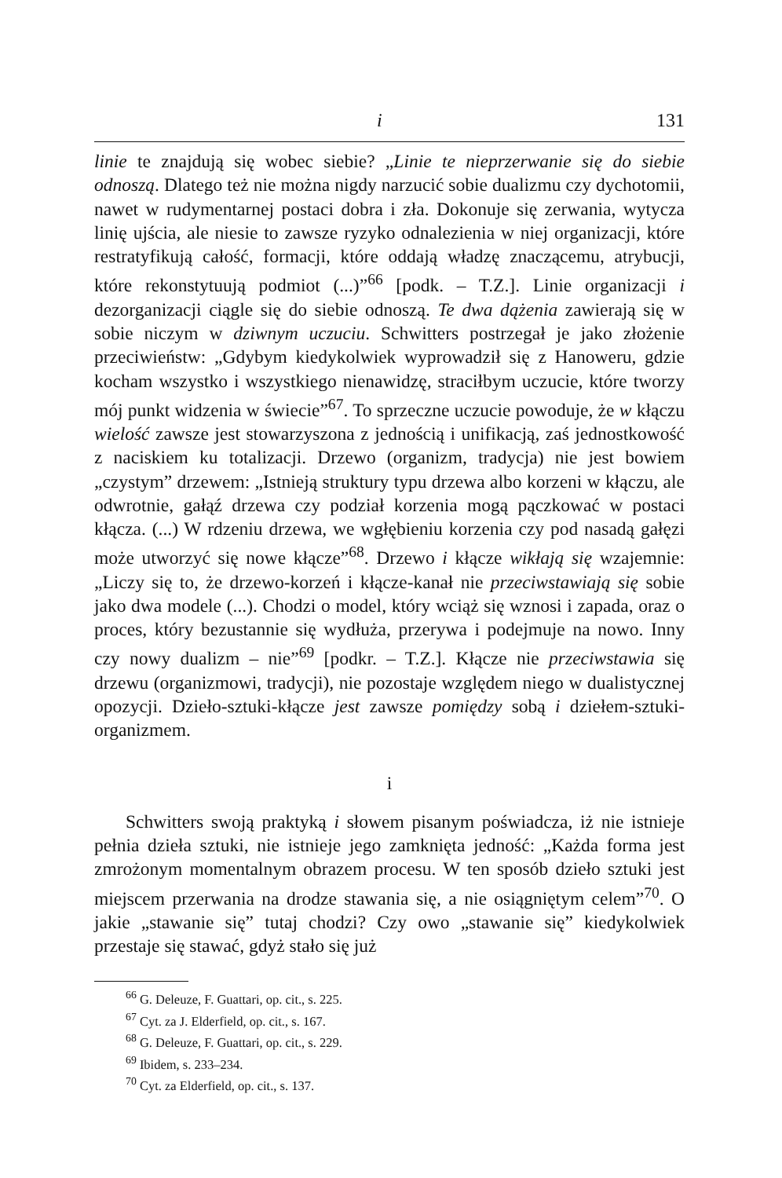i 131
linie te znajdują się wobec siebie? „Linie te nieprzerwanie się do siebie odnoszą. Dlatego też nie można nigdy narzucić sobie dualizmu czy dychotomii, nawet w rudymentarnej postaci dobra i zła. Dokonuje się zerwania, wytycza linię ujścia, ale niesie to zawsze ryzyko odnalezienia w niej organizacji, które restratyfikują całość, formacji, które oddają władzę znaczącemu, atrybucji, które rekonstytuują podmiot (...)”<sup>66</sup> [podk. – T.Z.]. Linie organizacji i dezorganizacji ciągle się do siebie odnoszą. Te dwa dążenia zawierają się w sobie niczym w dziwnym uczuciu. Schwitters postrzegał je jako złożenie przeciwieństw: „Gdybym kiedykolwiek wyprowadził się z Hanoweru, gdzie kocham wszystko i wszystkiego nienawidzę, straciłbym uczucie, które tworzy mój punkt widzenia w świecie”<sup>67</sup>. To sprzeczne uczucie powoduje, że w kłączu wielość zawsze jest stowarzyszona z jednością i unifikacją, zaś jednostkowość z naciskiem ku totalizacji. Drzewo (organizm, tradycja) nie jest bowiem „czystym” drzewem: „Istnieją struktury typu drzewa albo korzeni w kłączu, ale odwrotnie, gałąź drzewa czy podział korzenia mogą pączkować w postaci kłącza. (...) W rdzeniu drzewa, we wgłębieniu korzenia czy pod nasadą gałęzi może utworzyć się nowe kłącze”<sup>68</sup>. Drzewo i kłącze wikłają się wzajemnie: „Liczy się to, że drzewo-korzeń i kłącze-kanał nie przeciwstawiają się sobie jako dwa modele (...). Chodzi o model, który wciąż się wznosi i zapada, oraz o proces, który bezustannie się wydłuża, przerywa i podejmuje na nowo. Inny czy nowy dualizm – nie”<sup>69</sup> [podkr. – T.Z.]. Kłącze nie przeciwstawia się drzewu (organizmowi, tradycji), nie pozostaje względem niego w dualistycznej opozycji. Dzieło-sztuki-kłącze jest zawsze pomiędzy sobą i dziełem-sztuki-organizmem.
i
Schwitters swoją praktyką i słowem pisanym poświadcza, iż nie istnieje pełnia dzieła sztuki, nie istnieje jego zamknięta jedność: „Każda forma jest zmrożonym momentalnym obrazem procesu. W ten sposób dzieło sztuki jest miejscem przerwania na drodze stawania się, a nie osiągniętym celem”<sup>70</sup>. O jakie „stawanie się” tutaj chodzi? Czy owo „stawanie się” kiedykolwiek przestaje się stawać, gdyż stało się już
<sup>66</sup> G. Deleuze, F. Guattari, op. cit., s. 225.
<sup>67</sup> Cyt. za J. Elderfield, op. cit., s. 167.
<sup>68</sup> G. Deleuze, F. Guattari, op. cit., s. 229.
<sup>69</sup> Ibidem, s. 233–234.
<sup>70</sup> Cyt. za Elderfield, op. cit., s. 137.